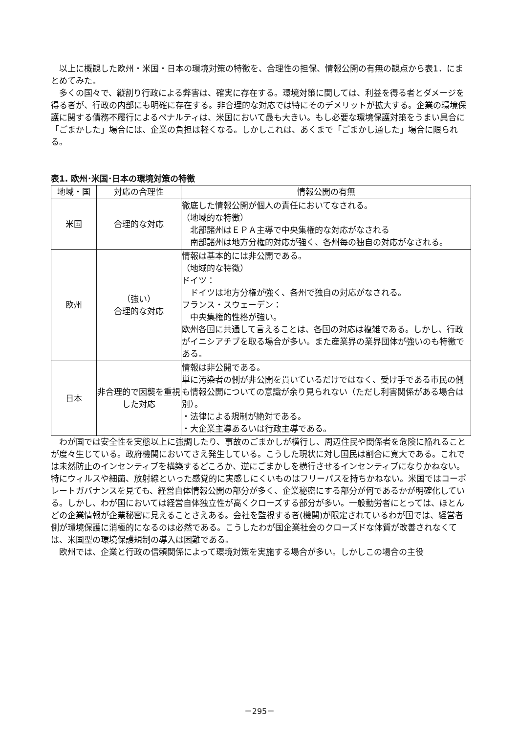以上に概観した欧州・米国・日本の環境対策の特徴を、合理性の担保、情報公開の有無の観点から表1．にまとめてみた。
多くの国々で、縦割り行政による弊害は、確実に存在する。環境対策に関しては、利益を得る者とダメージを得る者が、行政の内部にも明確に存在する。非合理的な対応では特にそのデメリットが拡大する。企業の環境保護に関する債務不履行によるペナルティは、米国において最も大きい。もし必要な環境保護対策をうまい具合に「ごまかした」場合には、企業の負担は軽くなる。しかしこれは、あくまで「ごまかし通した」場合に限られる。
表1. 欧州･米国･日本の環境対策の特徴
| 地域・国 | 対応の合理性 | 情報公開の有無 |
| --- | --- | --- |
| 米国 | 合理的な対応 | 徹底した情報公開が個人の責任においてなされる。 （地域的な特徴） 北部諸州はＥＰＡ主導で中央集権的な対応がなされる 南部諸州は地方分権的対応が強く、各州毎の独自の対応がなされる。 |
| 欧州 | （強い） 合理的な対応 | 情報は基本的には非公開である。 （地域的な特徴） ドイツ： ドイツは地方分権が強く、各州で独自の対応がなされる。 フランス・スウェーデン： 中央集権的性格が強い。 欧州各国に共通して言えることは、各国の対応は複雑である。しかし、行政がイニシアチブを取る場合が多い。また産業界の業界団体が強いのも特徴である。 |
| 日本 | 非合理的で因襲を重視した対応 | 情報は非公開である。 単に汚染者の側が非公開を貫いているだけではなく、受け手である市民の側も情報公開についての意識が余り見られない（ただし利害関係がある場合は別）。 ・法律による規制が絶対である。 ・大企業主導あるいは行政主導である。 |
わが国では安全性を実態以上に強調したり、事故のごまかしが横行し、周辺住民や関係者を危険に陥れることが度々生じている。政府機関においてさえ発生している。こうした現状に対し国民は割合に寛大である。これでは未然防止のインセンティブを構築するどころか、逆にごまかしを横行させるインセンティブになりかねない。特にウィルスや細菌、放射線といった感覚的に実感しにくいものはフリーパスを持ちかねない。米国ではコーポレートガバナンスを見ても、経営自体情報公開の部分が多く、企業秘密にする部分が何であるかが明確化している。しかし、わが国においては経営自体独立性が高くクローズする部分が多い。一般勤労者にとっては、ほとんどの企業情報が企業秘密に見えることさえある。会社を監視する者(機関)が限定されているわが国では、経営者側が環境保護に消極的になるのは必然である。こうしたわが国企業社会のクローズドな体質が改善されなくては、米国型の環境保護規制の導入は困難である。
欧州では、企業と行政の信頼関係によって環境対策を実施する場合が多い。しかしこの場合の主役
－295－